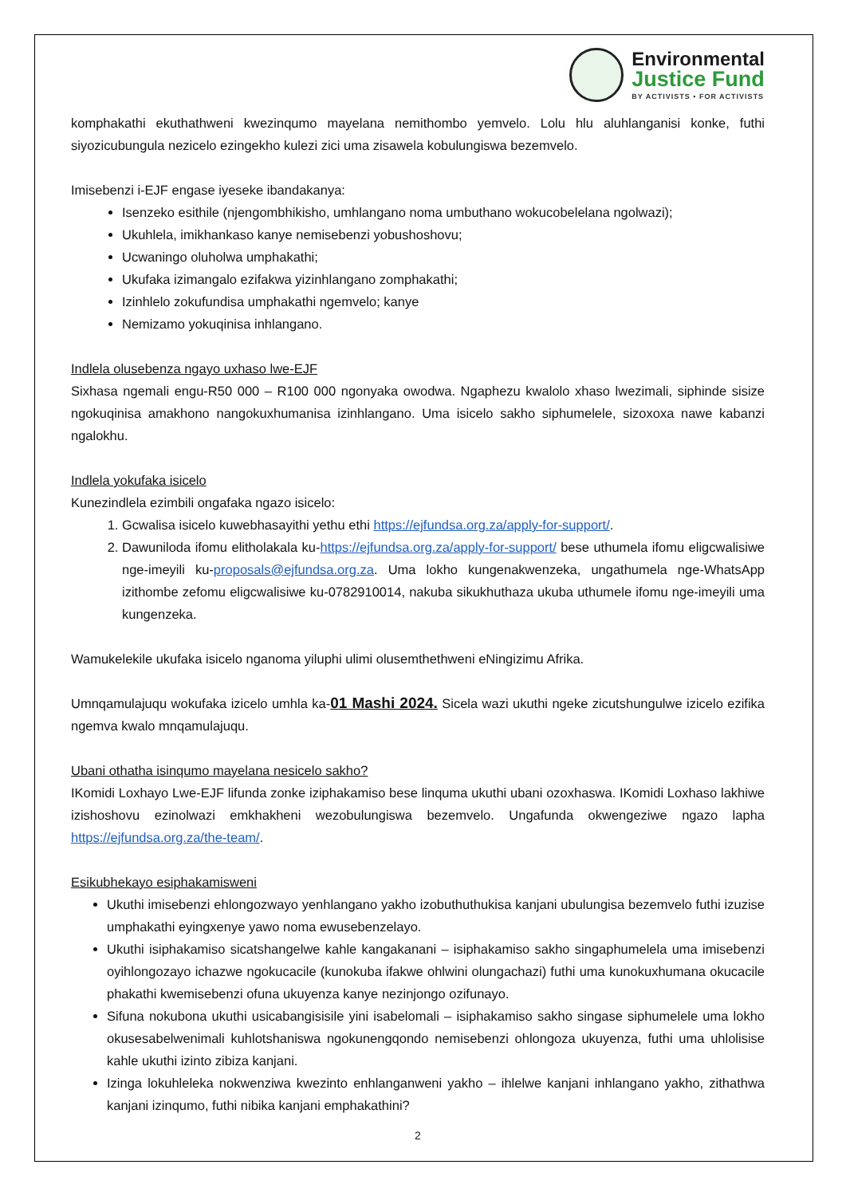Environmental
Justice Fund
BY ACTIVISTS • FOR ACTIVISTS
komphakathi ekuthathweni kwezinqumo mayelana nemithombo yemvelo. Lolu hlu aluhlanganisi konke, futhi siyozicubungula nezicelo ezingekho kulezi zici uma zisawela kobulungiswa bezemvelo.
Imisebenzi i-EJF engase iyeseke ibandakanya:
Isenzeko esithile (njengombhikisho, umhlangano noma umbuthano wokucobelelana ngolwazi);
Ukuhlela, imikhankaso kanye nemisebenzi yobushoshovu;
Ucwaningo oluholwa umphakathi;
Ukufaka izimangalo ezifakwa yizinhlangano zomphakathi;
Izinhlelo zokufundisa umphakathi ngemvelo; kanye
Nemizamo yokuqinisa inhlangano.
Indlela olusebenza ngayo uxhaso lwe-EJF
Sixhasa ngemali engu-R50 000 – R100 000 ngonyaka owodwa. Ngaphezu kwalolo xhaso lwezimali, siphinde sisize ngokuqinisa amakhono nangokuxhumanisa izinhlangano. Uma isicelo sakho siphumelele, sizoxoxa nawe kabanzi ngalokhu.
Indlela yokufaka isicelo
Kunezindlela ezimbili ongafaka ngazo isicelo:
1. Gcwalisa isicelo kuwebhasayithi yethu ethi https://ejfundsa.org.za/apply-for-support/.
2. Dawuniloda ifomu elitholakala ku-https://ejfundsa.org.za/apply-for-support/ bese uthumela ifomu eligcwalisiwe nge-imeyili ku-proposals@ejfundsa.org.za. Uma lokho kungenakwenzeka, ungathumela nge-WhatsApp izithombe zefomu eligcwalisiwe ku-0782910014, nakuba sikukhuthaza ukuba uthumele ifomu nge-imeyili uma kungenzeka.
Wamukelekile ukufaka isicelo nganoma yiluphi ulimi olusemthethweni eNingizimu Afrika.
Umnqamulajuqu wokufaka izicelo umhla ka-01 Mashi 2024. Sicela wazi ukuthi ngeke zicutshungulwe izicelo ezifika ngemva kwalo mnqamulajuqu.
Ubani othatha isinqumo mayelana nesicelo sakho?
IKomidi Loxhayo Lwe-EJF lifunda zonke iziphakamiso bese linquma ukuthi ubani ozoxhaswa. IKomidi Loxhaso lakhiwe izishoshovu ezinolwazi emkhakheni wezobulungiswa bezemvelo. Ungafunda okwengeziwe ngazo lapha https://ejfundsa.org.za/the-team/.
Esikubhekayo esiphakamisweni
Ukuthi imisebenzi ehlongozwayo yenhlangano yakho izobuthuthukisa kanjani ubulungisa bezemvelo futhi izuzise umphakathi eyingxenye yawo noma ewusebenzelayo.
Ukuthi isiphakamiso sicatshangelwe kahle kangakanani – isiphakamiso sakho singaphumelela uma imisebenzi oyihlongozayo ichazwe ngokucacile (kunokuba ifakwe ohlwini olungachazi) futhi uma kunokuxhumana okucacile phakathi kwemisebenzi ofuna ukuyenza kanye nezinjongo ozifunayo.
Sifuna nokubona ukuthi usicabangisisile yini isabelomali – isiphakamiso sakho singase siphumelele uma lokho okusesabelwenimali kuhlotshaniswa ngokunengqondo nemisebenzi ohlongoza ukuyenza, futhi uma uhlolisise kahle ukuthi izinto zibiza kanjani.
Izinga lokuhleleka nokwenziwa kwezinto enhlanganweni yakho – ihlelwe kanjani inhlangano yakho, zithathwa kanjani izinqumo, futhi nibika kanjani emphakathini?
2